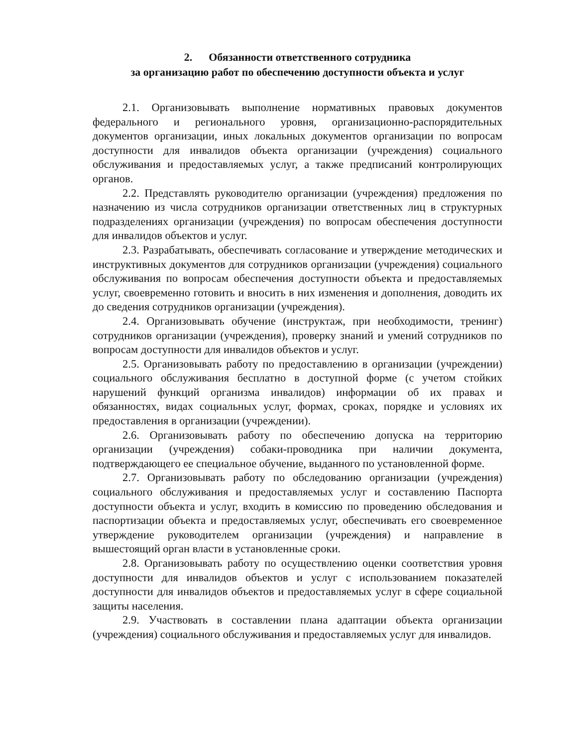2. Обязанности ответственного сотрудника
за организацию работ по обеспечению доступности объекта и услуг
2.1. Организовывать выполнение нормативных правовых документов федерального и регионального уровня, организационно-распорядительных документов организации, иных локальных документов организации по вопросам доступности для инвалидов объекта организации (учреждения) социального обслуживания и предоставляемых услуг, а также предписаний контролирующих органов.
2.2. Представлять руководителю организации (учреждения) предложения по назначению из числа сотрудников организации ответственных лиц в структурных подразделениях организации (учреждения) по вопросам обеспечения доступности для инвалидов объектов и услуг.
2.3. Разрабатывать, обеспечивать согласование и утверждение методических и инструктивных документов для сотрудников организации (учреждения) социального обслуживания по вопросам обеспечения доступности объекта и предоставляемых услуг, своевременно готовить и вносить в них изменения и дополнения, доводить их до сведения сотрудников организации (учреждения).
2.4. Организовывать обучение (инструктаж, при необходимости, тренинг) сотрудников организации (учреждения), проверку знаний и умений сотрудников по вопросам доступности для инвалидов объектов и услуг.
2.5. Организовывать работу по предоставлению в организации (учреждении) социального обслуживания бесплатно в доступной форме (с учетом стойких нарушений функций организма инвалидов) информации об их правах и обязанностях, видах социальных услуг, формах, сроках, порядке и условиях их предоставления в организации (учреждении).
2.6. Организовывать работу по обеспечению допуска на территорию организации (учреждения) собаки-проводника при наличии документа, подтверждающего ее специальное обучение, выданного по установленной форме.
2.7. Организовывать работу по обследованию организации (учреждения) социального обслуживания и предоставляемых услуг и составлению Паспорта доступности объекта и услуг, входить в комиссию по проведению обследования и паспортизации объекта и предоставляемых услуг, обеспечивать его своевременное утверждение руководителем организации (учреждения) и направление в вышестоящий орган власти в установленные сроки.
2.8. Организовывать работу по осуществлению оценки соответствия уровня доступности для инвалидов объектов и услуг с использованием показателей доступности для инвалидов объектов и предоставляемых услуг в сфере социальной защиты населения.
2.9. Участвовать в составлении плана адаптации объекта организации (учреждения) социального обслуживания и предоставляемых услуг для инвалидов.